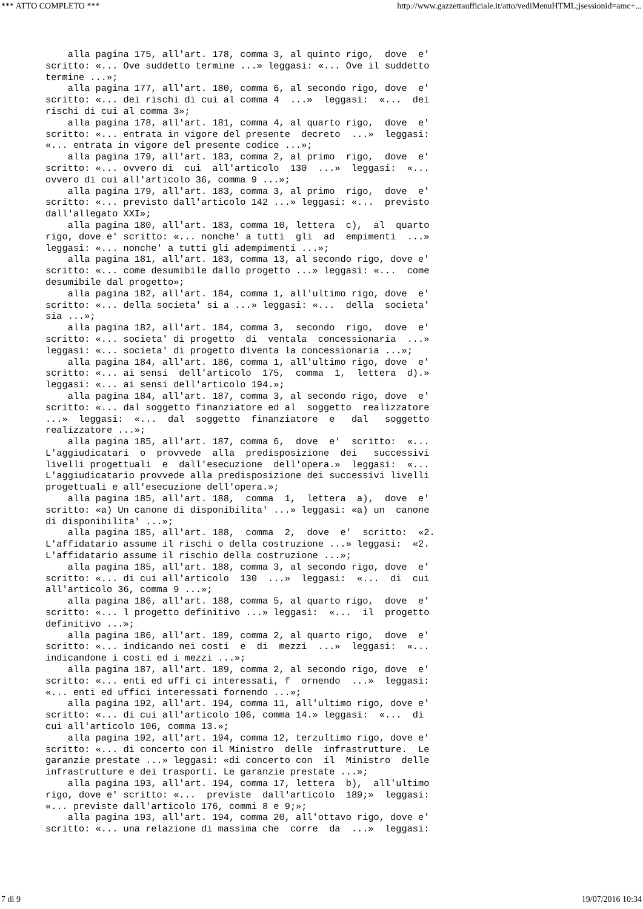*** ATTO COMPLETO *** http://www.gazzettaufficiale.it/atto/vediMenuHTML;jsessionid=amc+...
    alla pagina 175, all'art. 178, comma 3, al quinto rigo,  dove  e'
scritto: «... Ove suddetto termine ...» leggasi: «... Ove il suddetto
termine ...»;
    alla pagina 177, all'art. 180, comma 6, al secondo rigo, dove  e'
scritto: «... dei rischi di cui al comma 4  ...»  leggasi:  «...  dei
rischi di cui al comma 3»;
    alla pagina 178, all'art. 181, comma 4, al quarto rigo,  dove  e'
scritto: «... entrata in vigore del presente  decreto  ...»  leggasi:
«... entrata in vigore del presente codice ...»;
    alla pagina 179, all'art. 183, comma 2, al primo  rigo,  dove  e'
scritto: «... ovvero di  cui  all'articolo  130  ...»  leggasi:  «...
ovvero di cui all'articolo 36, comma 9 ...»;
    alla pagina 179, all'art. 183, comma 3, al primo  rigo,  dove  e'
scritto: «... previsto dall'articolo 142 ...» leggasi: «...  previsto
dall'allegato XXI»;
    alla pagina 180, all'art. 183, comma 10, lettera  c),  al  quarto
rigo, dove e' scritto: «... nonche' a tutti  gli  ad  empimenti  ...»
leggasi: «... nonche' a tutti gli adempimenti ...»;
    alla pagina 181, all'art. 183, comma 13, al secondo rigo, dove e'
scritto: «... come desumibile dallo progetto ...» leggasi: «...  come
desumibile dal progetto»;
    alla pagina 182, all'art. 184, comma 1, all'ultimo rigo, dove  e'
scritto: «... della societa' si a ...» leggasi: «...  della  societa'
sia ...»;
    alla pagina 182, all'art. 184, comma 3,  secondo  rigo,  dove  e'
scritto: «... societa' di progetto  di  ventala  concessionaria  ...»
leggasi: «... societa' di progetto diventa la concessionaria ...»;
    alla pagina 184, all'art. 186, comma 1, all'ultimo rigo, dove  e'
scritto: «... ai sensi  dell'articolo  175,  comma  1,  lettera  d).»
leggasi: «... ai sensi dell'articolo 194.»;
    alla pagina 184, all'art. 187, comma 3, al secondo rigo, dove  e'
scritto: «... dal soggetto finanziatore ed al  soggetto  realizzatore
...»  leggasi:  «...  dal  soggetto  finanziatore  e   dal   soggetto
realizzatore ...»;
    alla pagina 185, all'art. 187, comma 6,  dove  e'  scritto:  «...
L'aggiudicatari  o  provvede  alla  predisposizione  dei   successivi
livelli progettuali  e  dall'esecuzione  dell'opera.»  leggasi:  «...
L'aggiudicatario provvede alla predisposizione dei successivi livelli
progettuali e all'esecuzione dell'opera.»;
    alla pagina 185, all'art. 188,  comma  1,  lettera  a),  dove  e'
scritto: «a) Un canone di disponibilita' ...» leggasi: «a) un  canone
di disponibilita' ...»;
    alla pagina 185, all'art. 188,  comma  2,  dove  e'  scritto:  «2.
L'affidatario assume il rischi o della costruzione ...» leggasi:  «2.
L'affidatario assume il rischio della costruzione ...»;
    alla pagina 185, all'art. 188, comma 3, al secondo rigo, dove  e'
scritto: «... di cui all'articolo  130  ...»  leggasi:  «...  di  cui
all'articolo 36, comma 9 ...»;
    alla pagina 186, all'art. 188, comma 5, al quarto rigo,  dove  e'
scritto: «... l progetto definitivo ...» leggasi:  «...  il  progetto
definitivo ...»;
    alla pagina 186, all'art. 189, comma 2, al quarto rigo,  dove  e'
scritto: «... indicando nei costi  e  di  mezzi  ...»  leggasi:  «...
indicandone i costi ed i mezzi ...»;
    alla pagina 187, all'art. 189, comma 2, al secondo rigo, dove  e'
scritto: «... enti ed uffi ci interessati, f  ornendo  ...»  leggasi:
«... enti ed uffici interessati fornendo ...»;
    alla pagina 192, all'art. 194, comma 11, all'ultimo rigo, dove e'
scritto: «... di cui all'articolo 106, comma 14.» leggasi:  «...  di
cui all'articolo 106, comma 13.»;
    alla pagina 192, all'art. 194, comma 12, terzultimo rigo, dove e'
scritto: «... di concerto con il Ministro  delle  infrastrutture.  Le
garanzie prestate ...» leggasi: «di concerto con  il  Ministro  delle
infrastrutture e dei trasporti. Le garanzie prestate ...»;
    alla pagina 193, all'art. 194, comma 17, lettera  b),  all'ultimo
rigo, dove e' scritto: «...  previste  dall'articolo  189;»  leggasi:
«... previste dall'articolo 176, commi 8 e 9;»;
    alla pagina 193, all'art. 194, comma 20, all'ottavo rigo, dove e'
scritto: «... una relazione di massima che  corre  da  ...»  leggasi:
7 di 9 19/07/2016 10:34